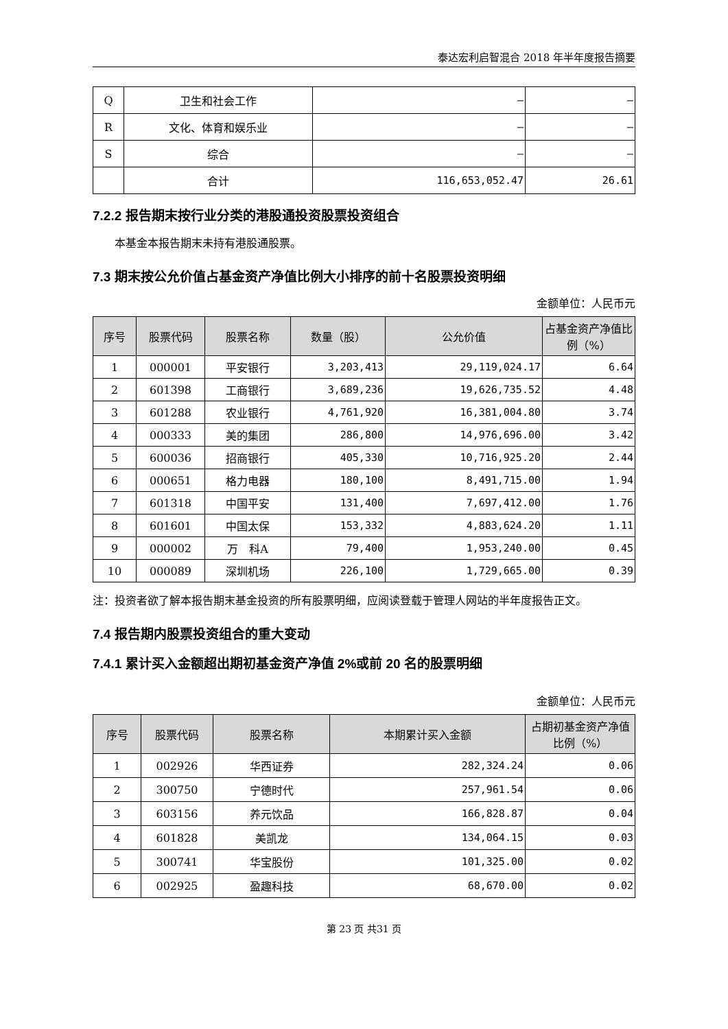泰达宏利启智混合 2018 年半年度报告摘要
| Q | 卫生和社会工作 | – | – |
| R | 文化、体育和娱乐业 | – | – |
| S | 综合 | – | – |
| | 合计 | 116,653,052.47 | 26.61 |
7.2.2 报告期末按行业分类的港股通投资股票投资组合
本基金本报告期末未持有港股通股票。
7.3 期末按公允价值占基金资产净值比例大小排序的前十名股票投资明细
金额单位：人民币元
| 序号 | 股票代码 | 股票名称 | 数量（股） | 公允价值 | 占基金资产净值比例（%） |
| --- | --- | --- | --- | --- | --- |
| 1 | 000001 | 平安银行 | 3,203,413 | 29,119,024.17 | 6.64 |
| 2 | 601398 | 工商银行 | 3,689,236 | 19,626,735.52 | 4.48 |
| 3 | 601288 | 农业银行 | 4,761,920 | 16,381,004.80 | 3.74 |
| 4 | 000333 | 美的集团 | 286,800 | 14,976,696.00 | 3.42 |
| 5 | 600036 | 招商银行 | 405,330 | 10,716,925.20 | 2.44 |
| 6 | 000651 | 格力电器 | 180,100 | 8,491,715.00 | 1.94 |
| 7 | 601318 | 中国平安 | 131,400 | 7,697,412.00 | 1.76 |
| 8 | 601601 | 中国太保 | 153,332 | 4,883,624.20 | 1.11 |
| 9 | 000002 | 万 科A | 79,400 | 1,953,240.00 | 0.45 |
| 10 | 000089 | 深圳机场 | 226,100 | 1,729,665.00 | 0.39 |
注：投资者欲了解本报告期末基金投资的所有股票明细，应阅读登载于管理人网站的半年度报告正文。
7.4 报告期内股票投资组合的重大变动
7.4.1 累计买入金额超出期初基金资产净值 2%或前 20 名的股票明细
金额单位：人民币元
| 序号 | 股票代码 | 股票名称 | 本期累计买入金额 | 占期初基金资产净值比例（%） |
| --- | --- | --- | --- | --- |
| 1 | 002926 | 华西证券 | 282,324.24 | 0.06 |
| 2 | 300750 | 宁德时代 | 257,961.54 | 0.06 |
| 3 | 603156 | 养元饮品 | 166,828.87 | 0.04 |
| 4 | 601828 | 美凯龙 | 134,064.15 | 0.03 |
| 5 | 300741 | 华宝股份 | 101,325.00 | 0.02 |
| 6 | 002925 | 盈趣科技 | 68,670.00 | 0.02 |
第 23 页 共31 页